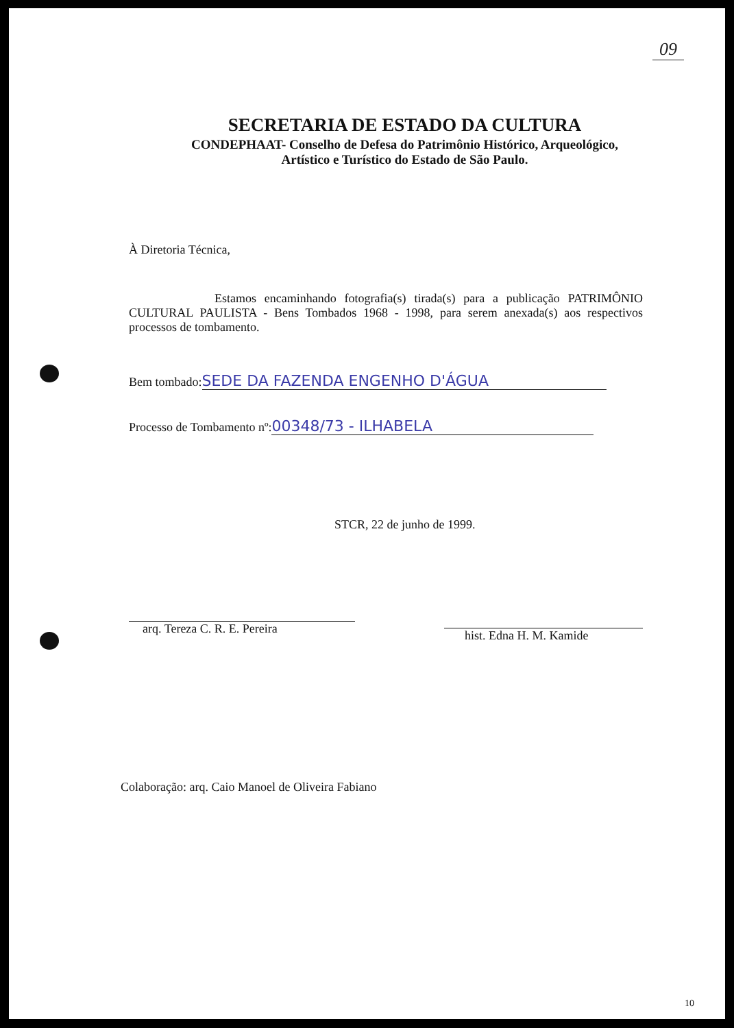09
SECRETARIA DE ESTADO DA CULTURA
CONDEPHAAT- Conselho de Defesa do Patrimônio Histórico, Arqueológico, Artístico e Turístico do Estado de São Paulo.
À Diretoria Técnica,
Estamos encaminhando fotografia(s) tirada(s) para a publicação PATRIMÔNIO CULTURAL PAULISTA - Bens Tombados 1968 - 1998, para serem anexada(s) aos respectivos processos de tombamento.
Bem tombado: SEDE DA FAZENDA ENGENHO D'ÁGUA
Processo de Tombamento nº: 00348/73 - ILHABELA
STCR, 22 de junho de 1999.
arq. Tereza C. R. E. Pereira
hist. Edna H. M. Kamide
Colaboração: arq. Caio Manoel de Oliveira Fabiano
10